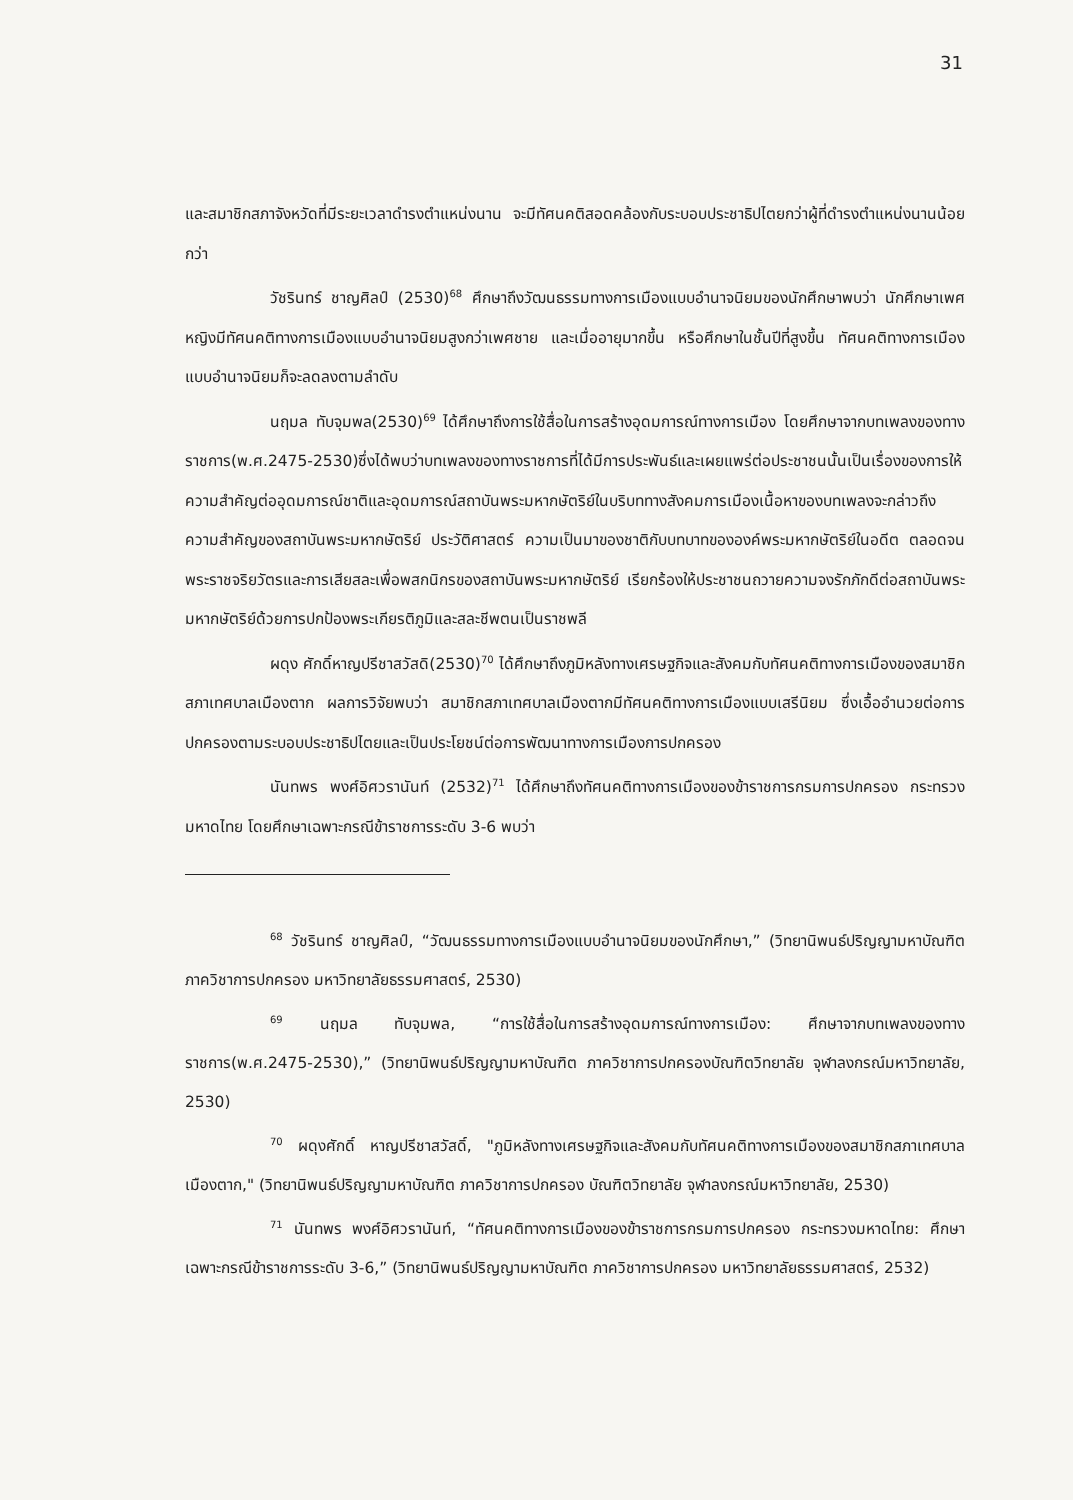31
และสมาชิกสภาจังหวัดที่มีระยะเวลาดำรงตำแหน่งนาน จะมีทัศนคติสอดคล้องกับระบอบประชาธิปไตยกว่าผู้ที่ดำรงตำแหน่งนานน้อยกว่า
วัชรินทร์ ชาญศิลป์ (2530)<sup>68</sup> ศึกษาถึงวัฒนธรรมทางการเมืองแบบอำนาจนิยมของนักศึกษาพบว่า นักศึกษาเพศหญิงมีทัศนคติทางการเมืองแบบอำนาจนิยมสูงกว่าเพศชาย และเมื่ออายุมากขึ้น หรือศึกษาในชั้นปีที่สูงขึ้น ทัศนคติทางการเมืองแบบอำนาจนิยมก็จะลดลงตามลำดับ
นฤมล ทับจุมพล(2530)<sup>69</sup> ได้ศึกษาถึงการใช้สื่อในการสร้างอุดมการณ์ทางการเมือง โดยศึกษาจากบทเพลงของทางราชการ(พ.ศ.2475-2530)ซึ่งได้พบว่าบทเพลงของทางราชการที่ได้มีการประพันธ์และเผยแพร่ต่อประชาชนนั้นเป็นเรื่องของการให้ความสำคัญต่ออุดมการณ์ชาติและอุดมการณ์สถาบันพระมหากษัตริย์ในบริบททางสังคมการเมืองเนื้อหาของบทเพลงจะกล่าวถึงความสำคัญของสถาบันพระมหากษัตริย์ ประวัติศาสตร์ ความเป็นมาของชาติกับบทบาทขององค์พระมหากษัตริย์ในอดีต ตลอดจนพระราชจริยวัตรและการเสียสละเพื่อพสกนิกรของสถาบันพระมหากษัตริย์ เรียกร้องให้ประชาชนถวายความจงรักภักดีต่อสถาบันพระมหากษัตริย์ด้วยการปกป้องพระเกียรติภูมิและสละชีพตนเป็นราชพลี
ผดุง ศักดิ์หาญปรีชาสวัสดิ(2530)<sup>70</sup> ได้ศึกษาถึงภูมิหลังทางเศรษฐกิจและสังคมกับทัศนคติทางการเมืองของสมาชิกสภาเทศบาลเมืองตาก ผลการวิจัยพบว่า สมาชิกสภาเทศบาลเมืองตากมีทัศนคติทางการเมืองแบบเสรีนิยม ซึ่งเอื้ออำนวยต่อการปกครองตามระบอบประชาธิปไตยและเป็นประโยชน์ต่อการพัฒนาทางการเมืองการปกครอง
นันทพร พงศ์อิศวรานันท์ (2532)<sup>71</sup> ได้ศึกษาถึงทัศนคติทางการเมืองของข้าราชการกรมการปกครอง กระทรวงมหาดไทย โดยศึกษาเฉพาะกรณีข้าราชการระดับ 3-6 พบว่า
<sup>68</sup> วัชรินทร์ ชาญศิลป์, “วัฒนธรรมทางการเมืองแบบอำนาจนิยมของนักศึกษา,” (วิทยานิพนธ์ปริญญามหาบัณฑิต ภาควิชาการปกครอง มหาวิทยาลัยธรรมศาสตร์, 2530)
<sup>69</sup> นฤมล ทับจุมพล, “การใช้สื่อในการสร้างอุดมการณ์ทางการเมือง: ศึกษาจากบทเพลงของทางราชการ(พ.ศ.2475-2530),” (วิทยานิพนธ์ปริญญามหาบัณฑิต ภาควิชาการปกครองบัณฑิตวิทยาลัย จุฬาลงกรณ์มหาวิทยาลัย, 2530)
<sup>70</sup> ผดุงศักดิ์ หาญปรีชาสวัสดิ์, "ภูมิหลังทางเศรษฐกิจและสังคมกับทัศนคติทางการเมืองของสมาชิกสภาเทศบาลเมืองตาก," (วิทยานิพนธ์ปริญญามหาบัณฑิต ภาควิชาการปกครอง บัณฑิตวิทยาลัย จุฬาลงกรณ์มหาวิทยาลัย, 2530)
<sup>71</sup> นันทพร พงศ์อิศวรานันท์, “ทัศนคติทางการเมืองของข้าราชการกรมการปกครอง กระทรวงมหาดไทย: ศึกษาเฉพาะกรณีข้าราชการระดับ 3-6,” (วิทยานิพนธ์ปริญญามหาบัณฑิต ภาควิชาการปกครอง มหาวิทยาลัยธรรมศาสตร์, 2532)